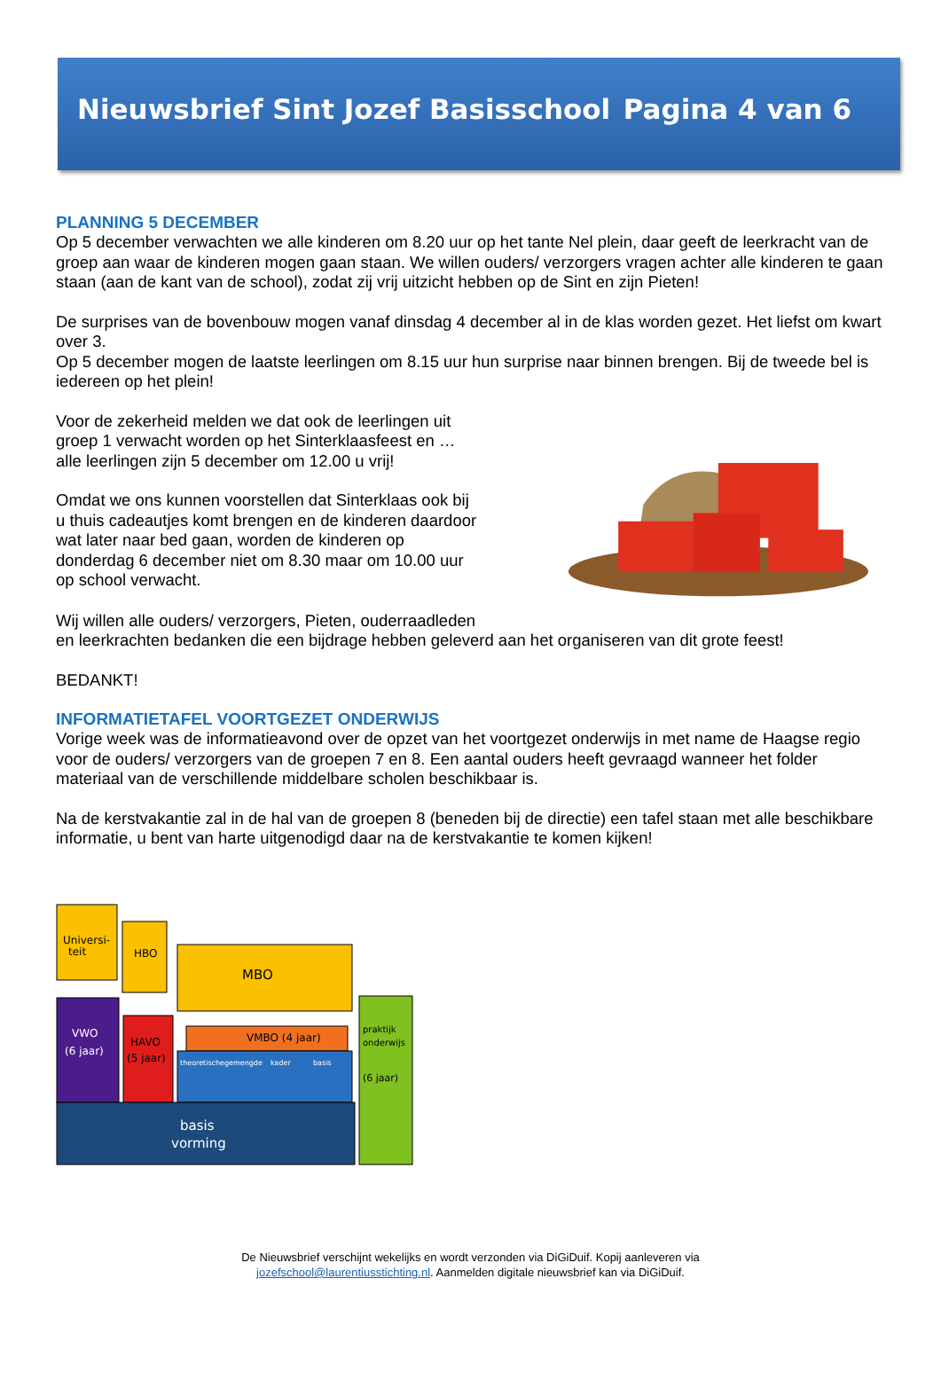Nieuwsbrief Sint Jozef Basisschool Pagina 4 van 6
PLANNING 5 DECEMBER
Op 5 december verwachten we alle kinderen om 8.20 uur op het tante Nel plein, daar geeft de leerkracht van de groep aan waar de kinderen mogen gaan staan. We willen ouders/ verzorgers vragen achter alle kinderen te gaan staan (aan de kant van de school), zodat zij vrij uitzicht hebben op de Sint en zijn Pieten!
De surprises van de bovenbouw mogen vanaf dinsdag 4 december al in de klas worden gezet. Het liefst om kwart over 3.
Op 5 december mogen de laatste leerlingen om 8.15 uur hun surprise naar binnen brengen. Bij de tweede bel is iedereen op het plein!
Voor de zekerheid melden we dat ook de leerlingen uit groep 1 verwacht worden op het Sinterklaasfeest en … alle leerlingen zijn 5 december om 12.00 u vrij!
Omdat we ons kunnen voorstellen dat Sinterklaas ook bij u thuis cadeautjes komt brengen en de kinderen daardoor wat later naar bed gaan, worden de kinderen op donderdag 6 december niet om 8.30 maar om 10.00 uur op school verwacht.
Wij willen alle ouders/ verzorgers, Pieten, ouderraadleden
en leerkrachten bedanken die een bijdrage hebben geleverd aan het organiseren van dit grote feest!
BEDANKT!
INFORMATIETAFEL VOORTGEZET ONDERWIJS
Vorige week was de informatieavond over de opzet van het voortgezet onderwijs in met name de Haagse regio voor de ouders/ verzorgers van de groepen 7 en 8. Een aantal ouders heeft gevraagd wanneer het folder materiaal van de verschillende middelbare scholen beschikbaar is.
Na de kerstvakantie zal in de hal van de groepen 8 (beneden bij de directie) een tafel staan met alle beschikbare informatie, u bent van harte uitgenodigd daar na de kerstvakantie te komen kijken!
Universi-
teit
HBO
MBO
VWO
(6 jaar)
HAVO
(5 jaar)
VMBO (4 jaar)
theoretische
gemengde
kader
basis
basis
vorming
praktijk
onderwijs
(6 jaar)
De Nieuwsbrief verschijnt wekelijks en wordt verzonden via DiGiDuif. Kopij aanleveren via
jozefschool@laurentiusstichting.nl. Aanmelden digitale nieuwsbrief kan via DiGiDuif.